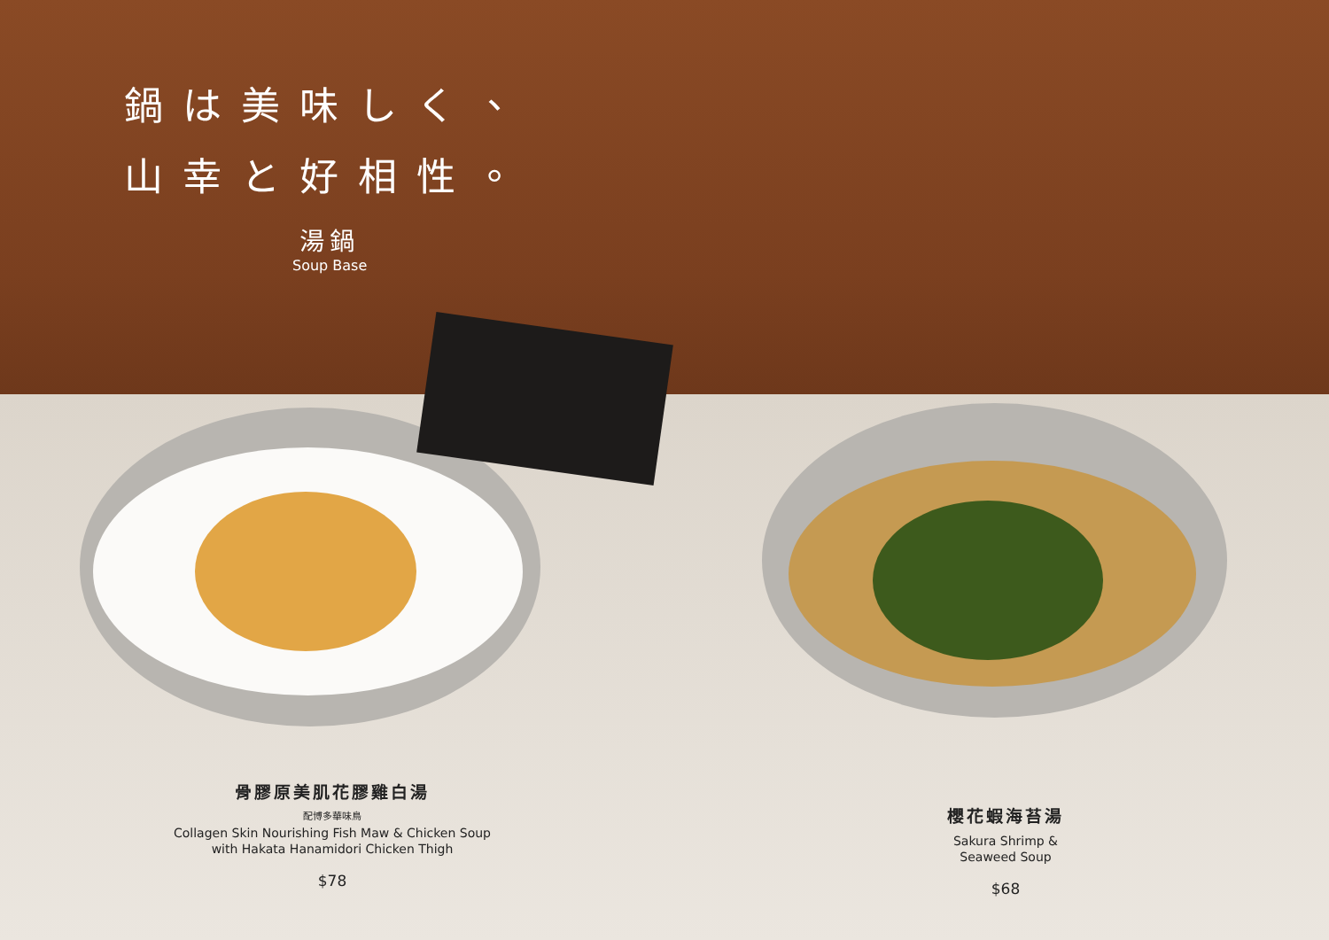鍋は美味しく、
山幸と好相性。
湯鍋
Soup Base
骨膠原美肌花膠雞白湯
配博多華味鳥
Collagen Skin Nourishing Fish Maw & Chicken Soup
with Hakata Hanamidori Chicken Thigh
$78
櫻花蝦海苔湯
Sakura Shrimp &
Seaweed Soup
$68